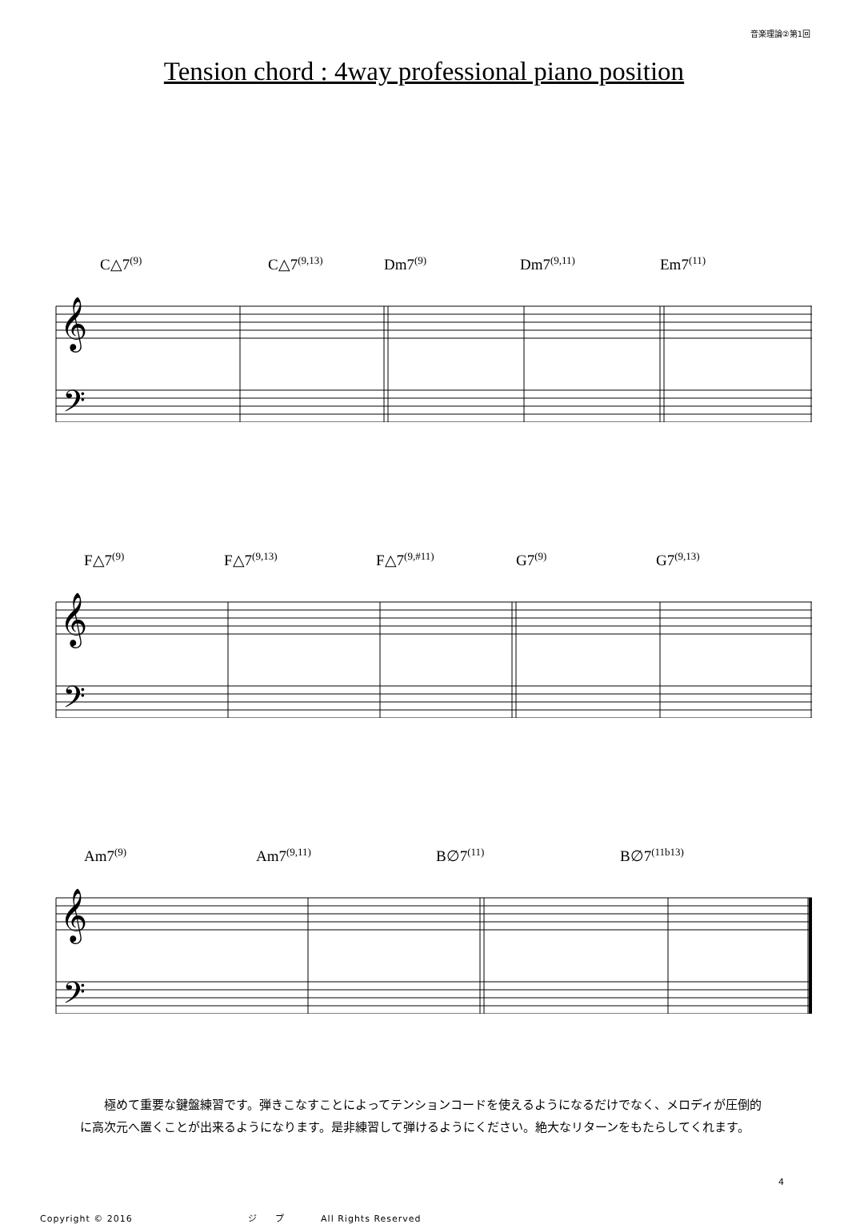音楽理論②第1回
Tension chord : 4way professional piano position
C△7<sup>(9)</sup> C△7<sup>(9,13)</sup> Dm7<sup>(9)</sup> Dm7<sup>(9,11)</sup> Em7<sup>(11)</sup>
𝄞
𝄢
F△7<sup>(9)</sup> F△7<sup>(9,13)</sup> F△7<sup>(9,#11)</sup> G7<sup>(9)</sup> G7<sup>(9,13)</sup>
𝄞
𝄢
Am7<sup>(9)</sup> Am7<sup>(9,11)</sup> B∅7<sup>(11)</sup> B∅7<sup>(11b13)</sup>
𝄞
𝄢
極めて重要な鍵盤練習です。弾きこなすことによってテンションコードを使えるようになるだけでなく、メロディが圧倒的に高次元へ置くことが出来るようになります。是非練習して弾けるようにください。絶大なリターンをもたらしてくれます。
4
Copyright © 2016 ジ プ All Rights Reserved